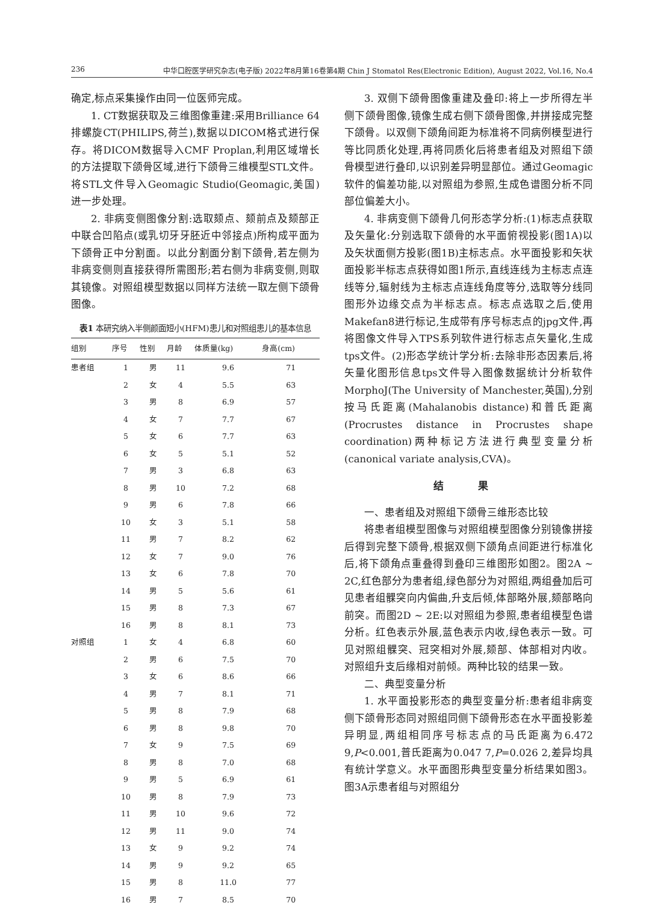236 中华口腔医学研究杂志(电子版) 2022年8月第16卷第4期 Chin J Stomatol Res(Electronic Edition), August 2022, Vol.16, No.4
确定,标点采集操作由同一位医师完成。
1. CT数据获取及三维图像重建:采用Brilliance 64排螺旋CT(PHILIPS,荷兰),数据以DICOM格式进行保存。将DICOM数据导入CMF Proplan,利用区域增长的方法提取下颌骨区域,进行下颌骨三维模型STL文件。将STL文件导入Geomagic Studio(Geomagic,美国)进一步处理。
2. 非病变侧图像分割:选取颏点、颏前点及颏部正中联合凹陷点(或乳切牙牙胚近中邻接点)所构成平面为下颌骨正中分割面。以此分割面分割下颌骨,若左侧为非病变侧则直接获得所需图形;若右侧为非病变侧,则取其镜像。对照组模型数据以同样方法统一取左侧下颌骨图像。
表1 本研究纳入半侧颜面短小(HFM)患儿和对照组患儿的基本信息
| 组别 | 序号 | 性别 | 月龄 | 体质量(kg) | 身高(cm) |
| --- | --- | --- | --- | --- | --- |
| 患者组 | 1 | 男 | 11 | 9.6 | 71 |
| | 2 | 女 | 4 | 5.5 | 63 |
| | 3 | 男 | 8 | 6.9 | 57 |
| | 4 | 女 | 7 | 7.7 | 67 |
| | 5 | 女 | 6 | 7.7 | 63 |
| | 6 | 女 | 5 | 5.1 | 52 |
| | 7 | 男 | 3 | 6.8 | 63 |
| | 8 | 男 | 10 | 7.2 | 68 |
| | 9 | 男 | 6 | 7.8 | 66 |
| | 10 | 女 | 3 | 5.1 | 58 |
| | 11 | 男 | 7 | 8.2 | 62 |
| | 12 | 女 | 7 | 9.0 | 76 |
| | 13 | 女 | 6 | 7.8 | 70 |
| | 14 | 男 | 5 | 5.6 | 61 |
| | 15 | 男 | 8 | 7.3 | 67 |
| | 16 | 男 | 8 | 8.1 | 73 |
| 对照组 | 1 | 女 | 4 | 6.8 | 60 |
| | 2 | 男 | 6 | 7.5 | 70 |
| | 3 | 女 | 6 | 8.6 | 66 |
| | 4 | 男 | 7 | 8.1 | 71 |
| | 5 | 男 | 8 | 7.9 | 68 |
| | 6 | 男 | 8 | 9.8 | 70 |
| | 7 | 女 | 9 | 7.5 | 69 |
| | 8 | 男 | 8 | 7.0 | 68 |
| | 9 | 男 | 5 | 6.9 | 61 |
| | 10 | 男 | 8 | 7.9 | 73 |
| | 11 | 男 | 10 | 9.6 | 72 |
| | 12 | 男 | 11 | 9.0 | 74 |
| | 13 | 女 | 9 | 9.2 | 74 |
| | 14 | 男 | 9 | 9.2 | 65 |
| | 15 | 男 | 8 | 11.0 | 77 |
| | 16 | 男 | 7 | 8.5 | 70 |
3. 双侧下颌骨图像重建及叠印:将上一步所得左半侧下颌骨图像,镜像生成右侧下颌骨图像,并拼接成完整下颌骨。以双侧下颌角间距为标准将不同病例模型进行等比同质化处理,再将同质化后将患者组及对照组下颌骨模型进行叠印,以识别差异明显部位。通过Geomagic软件的偏差功能,以对照组为参照,生成色谱图分析不同部位偏差大小。
4. 非病变侧下颌骨几何形态学分析:(1)标志点获取及矢量化:分别选取下颌骨的水平面俯视投影(图1A)以及矢状面侧方投影(图1B)主标志点。水平面投影和矢状面投影半标志点获得如图1所示,直线连线为主标志点连线等分,辐射线为主标志点连线角度等分,选取等分线同图形外边缘交点为半标志点。标志点选取之后,使用Makefan8进行标记,生成带有序号标志点的jpg文件,再将图像文件导入TPS系列软件进行标志点矢量化,生成tps文件。(2)形态学统计学分析:去除非形态因素后,将矢量化图形信息tps文件导入图像数据统计分析软件MorphoJ(The University of Manchester,英国),分别按马氏距离(Mahalanobis distance)和普氏距离(Procrustes distance in Procrustes shape coordination)两种标记方法进行典型变量分析(canonical variate analysis,CVA)。
结 果
一、患者组及对照组下颌骨三维形态比较
将患者组模型图像与对照组模型图像分别镜像拼接后得到完整下颌骨,根据双侧下颌角点间距进行标准化后,将下颌角点重叠得到叠印三维图形如图2。图2A ~ 2C,红色部分为患者组,绿色部分为对照组,两组叠加后可见患者组髁突向内偏曲,升支后倾,体部略外展,颏部略向前突。而图2D ~ 2E:以对照组为参照,患者组模型色谱分析。红色表示外展,蓝色表示内收,绿色表示一致。可见对照组髁突、冠突相对外展,颏部、体部相对内收。对照组升支后缘相对前倾。两种比较的结果一致。
二、典型变量分析
1. 水平面投影形态的典型变量分析:患者组非病变侧下颌骨形态同对照组同侧下颌骨形态在水平面投影差异明显,两组相同序号标志点的马氏距离为6.472 9,P<0.001,普氏距离为0.047 7,P=0.026 2,差异均具有统计学意义。水平面图形典型变量分析结果如图3。图3A示患者组与对照组分